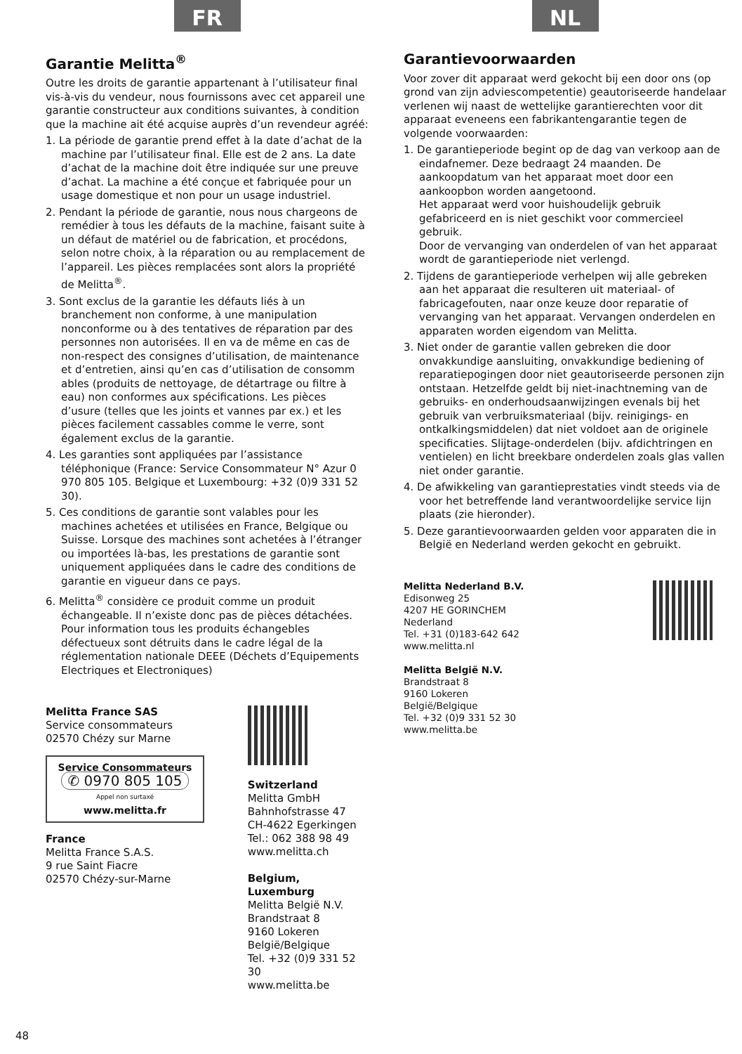FR
Garantie Melitta<sup>®</sup>
Outre les droits de garantie appartenant à l’utilisateur final vis-à-vis du vendeur, nous fournissons avec cet appareil une garantie constructeur aux conditions suivantes, à condition que la machine ait été acquise auprès d’un revendeur agréé:
1. La période de garantie prend effet à la date d’achat de la machine par l’utilisateur final. Elle est de 2 ans. La date d’achat de la machine doit être indiquée sur une preuve d’achat. La machine a été conçue et fabriquée pour un usage domestique et non pour un usage industriel.
2. Pendant la période de garantie, nous nous chargeons de remédier à tous les défauts de la machine, faisant suite à un défaut de matériel ou de fabrication, et procédons, selon notre choix, à la réparation ou au remplacement de l’appareil. Les pièces remplacées sont alors la propriété de Melitta<sup>®</sup>.
3. Sont exclus de la garantie les défauts liés à un branchement non conforme, à une manipulation nonconforme ou à des tentatives de réparation par des personnes non autorisées. Il en va de même en cas de non-respect des consignes d’utilisation, de maintenance et d’entretien, ainsi qu’en cas d’utilisation de consomm ables (produits de nettoyage, de détartrage ou filtre à eau) non conformes aux spécifications. Les pièces d’usure (telles que les joints et vannes par ex.) et les pièces facilement cassables comme le verre, sont également exclus de la garantie.
4. Les garanties sont appliquées par l’assistance téléphonique (France: Service Consommateur N° Azur 0 970 805 105. Belgique et Luxembourg: +32 (0)9 331 52 30).
5. Ces conditions de garantie sont valables pour les machines achetées et utilisées en France, Belgique ou Suisse. Lorsque des machines sont achetées à l’étranger ou importées là-bas, les prestations de garantie sont uniquement appliquées dans le cadre des conditions de garantie en vigueur dans ce pays.
6. Melitta<sup>®</sup> considère ce produit comme un produit échangeable. Il n’existe donc pas de pièces détachées. Pour information tous les produits échangebles défectueux sont détruits dans le cadre légal de la réglementation nationale DEEE (Déchets d’Equipements Electriques et Electroniques)
Melitta France SAS
Service consommateurs
02570 Chézy sur Marne
Service Consommateurs
✆ 0970 805 105
Appel non surtaxé
www.melitta.fr
France
Melitta France S.A.S.
9 rue Saint Fiacre
02570 Chézy-sur-Marne
Switzerland
Melitta GmbH
Bahnhofstrasse 47
CH-4622 Egerkingen
Tel.: 062 388 98 49
www.melitta.ch
Belgium, Luxemburg
Melitta België N.V.
Brandstraat 8
9160 Lokeren
België/Belgique
Tel. +32 (0)9 331 52 30
www.melitta.be
NL
Garantievoorwaarden
Voor zover dit apparaat werd gekocht bij een door ons (op grond van zijn adviescompetentie) geautoriseerde handelaar verlenen wij naast de wettelijke garantierechten voor dit apparaat eveneens een fabrikantengarantie tegen de volgende voorwaarden:
1. De garantieperiode begint op de dag van verkoop aan de eindafnemer. Deze bedraagt 24 maanden. De aankoopdatum van het apparaat moet door een aankoopbon worden aangetoond.
Het apparaat werd voor huishoudelijk gebruik gefabriceerd en is niet geschikt voor commercieel gebruik.
Door de vervanging van onderdelen of van het apparaat wordt de garantieperiode niet verlengd.
2. Tijdens de garantieperiode verhelpen wij alle gebreken aan het apparaat die resulteren uit materiaal- of fabricagefouten, naar onze keuze door reparatie of vervanging van het apparaat. Vervangen onderdelen en apparaten worden eigendom van Melitta.
3. Niet onder de garantie vallen gebreken die door onvakkundige aansluiting, onvakkundige bediening of reparatiepogingen door niet geautoriseerde personen zijn ontstaan. Hetzelfde geldt bij niet-inachtneming van de gebruiks- en onderhoudsaanwijzingen evenals bij het gebruik van verbruiksmateriaal (bijv. reinigings- en ontkalkingsmiddelen) dat niet voldoet aan de originele specificaties. Slijtage-onderdelen (bijv. afdichtringen en ventielen) en licht breekbare onderdelen zoals glas vallen niet onder garantie.
4. De afwikkeling van garantieprestaties vindt steeds via de voor het betreffende land verantwoordelijke service lijn plaats (zie hieronder).
5. Deze garantievoorwaarden gelden voor apparaten die in België en Nederland werden gekocht en gebruikt.
Melitta Nederland B.V.
Edisonweg 25
4207 HE GORINCHEM
Nederland
Tel. +31 (0)183-642 642
www.melitta.nl
Melitta België N.V.
Brandstraat 8
9160 Lokeren
België/Belgique
Tel. +32 (0)9 331 52 30
www.melitta.be
48